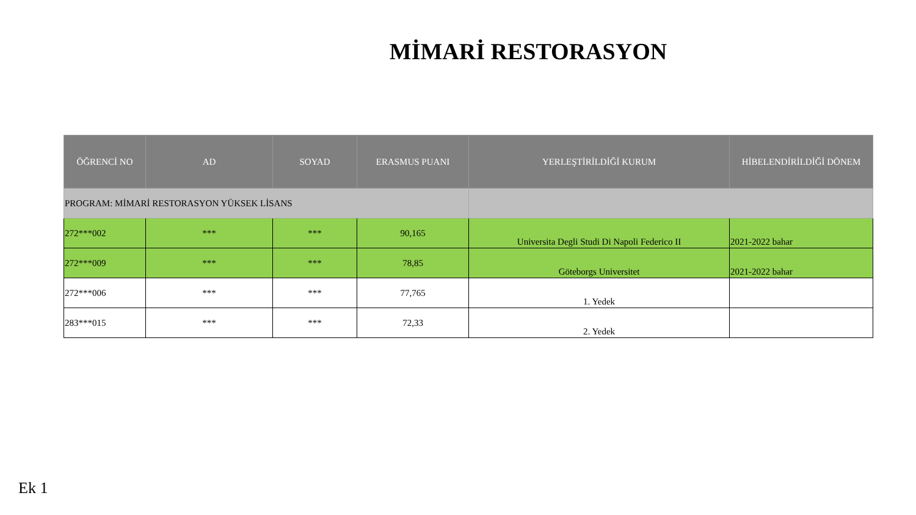MİMARİ RESTORASYON
| ÖĞRENCİ NO | AD | SOYAD | ERASMUS PUANI | YERLEŞTİRİLDİĞİ KURUM | HİBELENDİRİLDİĞİ DÖNEM |
| --- | --- | --- | --- | --- | --- |
| PROGRAM: MİMARİ RESTORASYON YÜKSEK LİSANS | | | | | |
| 272***002 | *** | *** | 90,165 | Universita Degli Studi Di Napoli Federico II | 2021-2022 bahar |
| 272***009 | *** | *** | 78,85 | Göteborgs Universitet | 2021-2022 bahar |
| 272***006 | *** | *** | 77,765 | 1. Yedek | |
| 283***015 | *** | *** | 72,33 | 2. Yedek | |
Ek 1